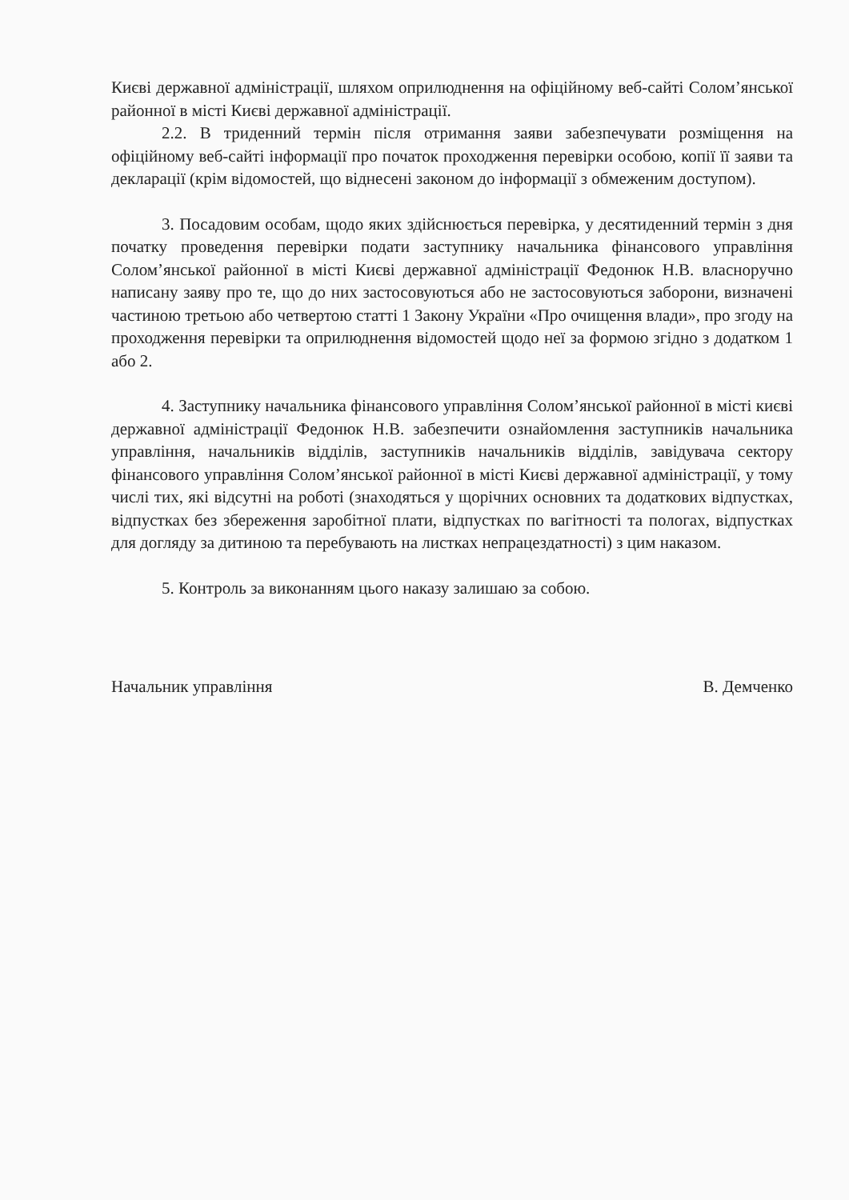Києві державної адміністрації, шляхом оприлюднення на офіційному веб-сайті Солом’янської районної в місті Києві державної адміністрації.
2.2. В триденний термін після отримання заяви забезпечувати розміщення на офіційному веб-сайті інформації про початок проходження перевірки особою, копії її заяви та декларації (крім відомостей, що віднесені законом до інформації з обмеженим доступом).
3. Посадовим особам, щодо яких здійснюється перевірка, у десятиденний термін з дня початку проведення перевірки подати заступнику начальника фінансового управління Солом’янської районної в місті Києві державної адміністрації Федонюк Н.В. власноручно написану заяву про те, що до них застосовуються або не застосовуються заборони, визначені частиною третьою або четвертою статті 1 Закону України «Про очищення влади», про згоду на проходження перевірки та оприлюднення відомостей щодо неї за формою згідно з додатком 1 або 2.
4. Заступнику начальника фінансового управління Солом’янської районної в місті києві державної адміністрації Федонюк Н.В. забезпечити ознайомлення заступників начальника управління, начальників відділів, заступників начальників відділів, завідувача сектору фінансового управління Солом’янської районної в місті Києві державної адміністрації, у тому числі тих, які відсутні на роботі (знаходяться у щорічних основних та додаткових відпустках, відпустках без збереження заробітної плати, відпустках по вагітності та пологах, відпустках для догляду за дитиною та перебувають на листках непрацездатності) з цим наказом.
5. Контроль за виконанням цього наказу залишаю за собою.
Начальник управління В. Демченко